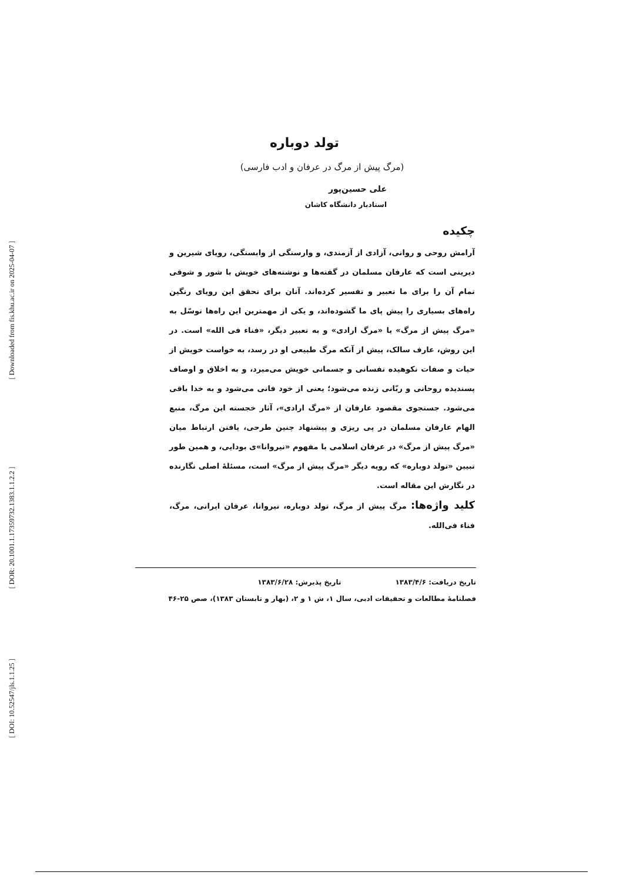[ Downloaded from fis.khu.ac.ir on 2025-04-07 ]
[ DOR: 20.1001.1.17359732.1383.1.1.2.2 ]
[ DOI: 10.52547/jls.1.1.25 ]
تولد دوباره
(مرگ پیش از مرگ در عرفان و ادب فارسی)
علی حسین‌پور
استادیار دانشگاه کاشان
چکیده
آرامش روحی و روانی، آزادی از آزمندی، و وارستگی از وابستگی، رویای شیرین و دیرینی است که عارفان مسلمان در گفته‌ها و نوشته‌های خویش با شور و شوقی تمام آن را برای ما تعبیر و تفسیر کرده‌اند. آنان برای تحقق این رویای رنگین راه‌های بسیاری را پیش پای ما گشوده‌اند، و یکی از مهمترین این راه‌ها توسّل به «مرگ پیش از مرگ» یا «مرگ ارادی» و به تعبیر دیگر، «فناء فی الله» است. در این روش، عارف سالک، پیش از آنکه مرگ طبیعی او در رسد، به خواست خویش از حیات و صفات نکوهیده نفسانی و جسمانی خویش می‌میرد، و به اخلاق و اوصاف پسندیده روحانی و ربّانی زنده می‌شود؛ یعنی از خود فانی می‌شود و به خدا باقی می‌شود. جستجوی مقصود عارفان از «مرگ ارادی»، آثار خجسته این مرگ، منبع الهام عارفان مسلمان در پی ریزی و پیشنهاد چنین طرحی، یافتن ارتباط میان «مرگ پیش از مرگ» در عرفان اسلامی با مفهوم «نیروانا»ی بودایی، و همین طور تبیین «تولد دوباره» که رویه دیگر «مرگ پیش از مرگ» است، مسئلهٔ اصلی نگارنده در نگارش این مقاله است.
کلید واژه‌ها: مرگ پیش از مرگ، تولد دوباره، نیروانا، عرفان ایرانی، مرگ، فناء فی‌الله.
تاریخ دریافت: ۱۳۸۳/۴/۶ تاریخ پذیرش: ۱۳۸۳/۶/۲۸
فصلنامهٔ مطالعات و تحقیقات ادبی، سال ۱، ش ۱ و ۲، (بهار و تابستان ۱۳۸۳)، صص ۲۵-۴۶